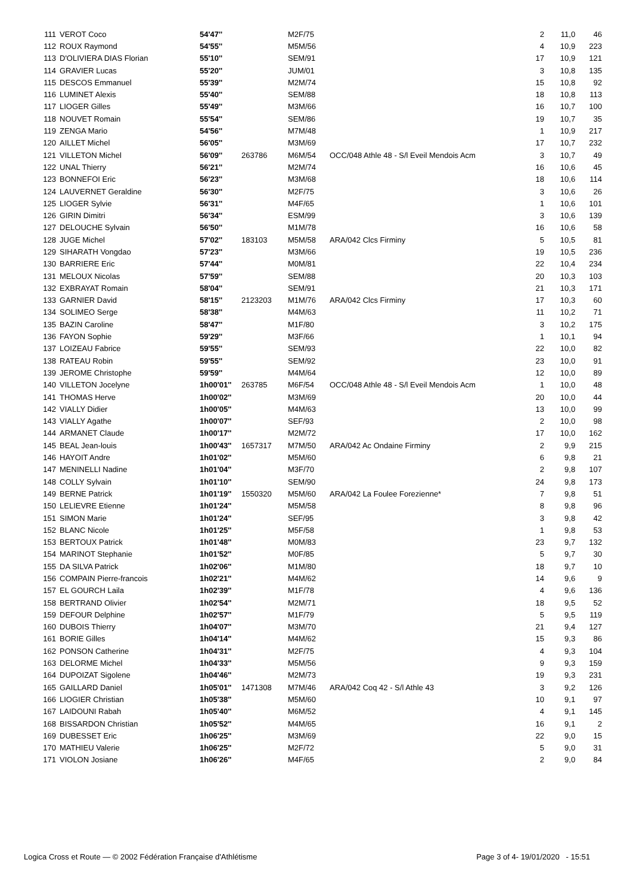| 111 | VEROT Coco | 54'47'' | | M2F/75 | | 2 | 11,0 | 46 |
| 112 | ROUX Raymond | 54'55'' | | M5M/56 | | 4 | 10,9 | 223 |
| 113 | D'OLIVIERA DIAS Florian | 55'10'' | | SEM/91 | | 17 | 10,9 | 121 |
| 114 | GRAVIER Lucas | 55'20'' | | JUM/01 | | 3 | 10,8 | 135 |
| 115 | DESCOS Emmanuel | 55'39'' | | M2M/74 | | 15 | 10,8 | 92 |
| 116 | LUMINET Alexis | 55'40'' | | SEM/88 | | 18 | 10,8 | 113 |
| 117 | LIOGER Gilles | 55'49'' | | M3M/66 | | 16 | 10,7 | 100 |
| 118 | NOUVET Romain | 55'54'' | | SEM/86 | | 19 | 10,7 | 35 |
| 119 | ZENGA Mario | 54'56'' | | M7M/48 | | 1 | 10,9 | 217 |
| 120 | AILLET Michel | 56'05'' | | M3M/69 | | 17 | 10,7 | 232 |
| 121 | VILLETON Michel | 56'09'' | 263786 | M6M/54 | OCC/048 Athle 48 - S/l Eveil Mendois Acm | 3 | 10,7 | 49 |
| 122 | UNAL Thierry | 56'21'' | | M2M/74 | | 16 | 10,6 | 45 |
| 123 | BONNEFOI Eric | 56'23'' | | M3M/68 | | 18 | 10,6 | 114 |
| 124 | LAUVERNET Geraldine | 56'30'' | | M2F/75 | | 3 | 10,6 | 26 |
| 125 | LIOGER Sylvie | 56'31'' | | M4F/65 | | 1 | 10,6 | 101 |
| 126 | GIRIN Dimitri | 56'34'' | | ESM/99 | | 3 | 10,6 | 139 |
| 127 | DELOUCHE Sylvain | 56'50'' | | M1M/78 | | 16 | 10,6 | 58 |
| 128 | JUGE Michel | 57'02'' | 183103 | M5M/58 | ARA/042 Clcs Firminy | 5 | 10,5 | 81 |
| 129 | SIHARATH Vongdao | 57'23'' | | M3M/66 | | 19 | 10,5 | 236 |
| 130 | BARRIERE Eric | 57'44'' | | M0M/81 | | 22 | 10,4 | 234 |
| 131 | MELOUX Nicolas | 57'59'' | | SEM/88 | | 20 | 10,3 | 103 |
| 132 | EXBRAYAT Romain | 58'04'' | | SEM/91 | | 21 | 10,3 | 171 |
| 133 | GARNIER David | 58'15'' | 2123203 | M1M/76 | ARA/042 Clcs Firminy | 17 | 10,3 | 60 |
| 134 | SOLIMEO Serge | 58'38'' | | M4M/63 | | 11 | 10,2 | 71 |
| 135 | BAZIN Caroline | 58'47'' | | M1F/80 | | 3 | 10,2 | 175 |
| 136 | FAYON Sophie | 59'29'' | | M3F/66 | | 1 | 10,1 | 94 |
| 137 | LOIZEAU Fabrice | 59'55'' | | SEM/93 | | 22 | 10,0 | 82 |
| 138 | RATEAU Robin | 59'55'' | | SEM/92 | | 23 | 10,0 | 91 |
| 139 | JEROME Christophe | 59'59'' | | M4M/64 | | 12 | 10,0 | 89 |
| 140 | VILLETON Jocelyne | 1h00'01'' | 263785 | M6F/54 | OCC/048 Athle 48 - S/l Eveil Mendois Acm | 1 | 10,0 | 48 |
| 141 | THOMAS Herve | 1h00'02'' | | M3M/69 | | 20 | 10,0 | 44 |
| 142 | VIALLY Didier | 1h00'05'' | | M4M/63 | | 13 | 10,0 | 99 |
| 143 | VIALLY Agathe | 1h00'07'' | | SEF/93 | | 2 | 10,0 | 98 |
| 144 | ARMANET Claude | 1h00'17'' | | M2M/72 | | 17 | 10,0 | 162 |
| 145 | BEAL Jean-louis | 1h00'43'' | 1657317 | M7M/50 | ARA/042 Ac Ondaine Firminy | 2 | 9,9 | 215 |
| 146 | HAYOIT Andre | 1h01'02'' | | M5M/60 | | 6 | 9,8 | 21 |
| 147 | MENINELLI Nadine | 1h01'04'' | | M3F/70 | | 2 | 9,8 | 107 |
| 148 | COLLY Sylvain | 1h01'10'' | | SEM/90 | | 24 | 9,8 | 173 |
| 149 | BERNE Patrick | 1h01'19'' | 1550320 | M5M/60 | ARA/042 La Foulee Forezienne* | 7 | 9,8 | 51 |
| 150 | LELIEVRE Etienne | 1h01'24'' | | M5M/58 | | 8 | 9,8 | 96 |
| 151 | SIMON Marie | 1h01'24'' | | SEF/95 | | 3 | 9,8 | 42 |
| 152 | BLANC Nicole | 1h01'25'' | | M5F/58 | | 1 | 9,8 | 53 |
| 153 | BERTOUX Patrick | 1h01'48'' | | M0M/83 | | 23 | 9,7 | 132 |
| 154 | MARINOT Stephanie | 1h01'52'' | | M0F/85 | | 5 | 9,7 | 30 |
| 155 | DA SILVA Patrick | 1h02'06'' | | M1M/80 | | 18 | 9,7 | 10 |
| 156 | COMPAIN Pierre-francois | 1h02'21'' | | M4M/62 | | 14 | 9,6 | 9 |
| 157 | EL GOURCH Laila | 1h02'39'' | | M1F/78 | | 4 | 9,6 | 136 |
| 158 | BERTRAND Olivier | 1h02'54'' | | M2M/71 | | 18 | 9,5 | 52 |
| 159 | DEFOUR Delphine | 1h02'57'' | | M1F/79 | | 5 | 9,5 | 119 |
| 160 | DUBOIS Thierry | 1h04'07'' | | M3M/70 | | 21 | 9,4 | 127 |
| 161 | BORIE Gilles | 1h04'14'' | | M4M/62 | | 15 | 9,3 | 86 |
| 162 | PONSON Catherine | 1h04'31'' | | M2F/75 | | 4 | 9,3 | 104 |
| 163 | DELORME Michel | 1h04'33'' | | M5M/56 | | 9 | 9,3 | 159 |
| 164 | DUPOIZAT Sigolene | 1h04'46'' | | M2M/73 | | 19 | 9,3 | 231 |
| 165 | GAILLARD Daniel | 1h05'01'' | 1471308 | M7M/46 | ARA/042 Coq 42 - S/l Athle 43 | 3 | 9,2 | 126 |
| 166 | LIOGIER Christian | 1h05'38'' | | M5M/60 | | 10 | 9,1 | 97 |
| 167 | LAIDOUNI Rabah | 1h05'40'' | | M6M/52 | | 4 | 9,1 | 145 |
| 168 | BISSARDON Christian | 1h05'52'' | | M4M/65 | | 16 | 9,1 | 2 |
| 169 | DUBESSET Eric | 1h06'25'' | | M3M/69 | | 22 | 9,0 | 15 |
| 170 | MATHIEU Valerie | 1h06'25'' | | M2F/72 | | 5 | 9,0 | 31 |
| 171 | VIOLON Josiane | 1h06'26'' | | M4F/65 | | 2 | 9,0 | 84 |
Logica Cross et Route — © 2002 Fédération Française d'Athlétisme Page 3 of 4- 19/01/2020 - 15:51